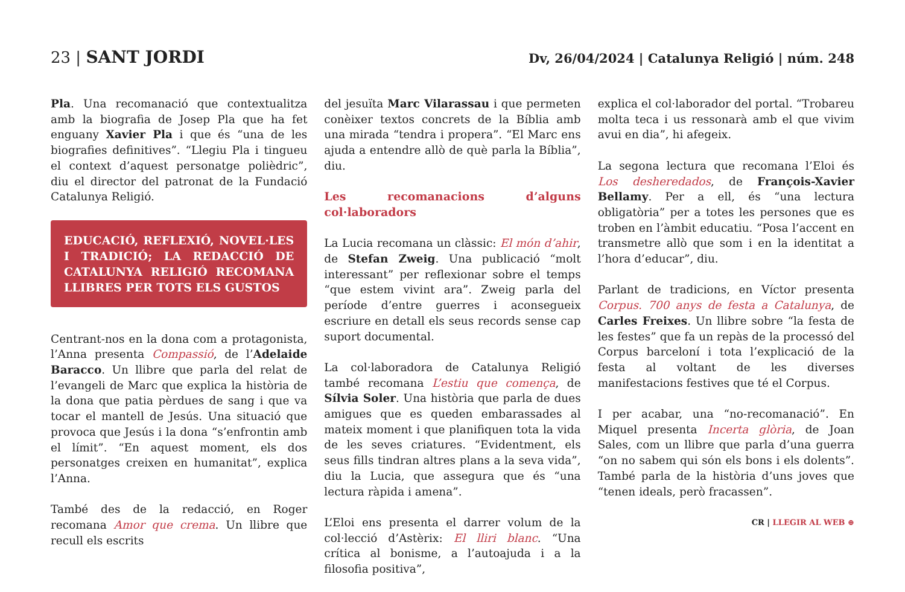23 | SANT JORDI
Dv, 26/04/2024 | Catalunya Religió | núm. 248
Pla. Una recomanació que contextualitza amb la biografia de Josep Pla que ha fet enguany Xavier Pla i que és “una de les biografies definitives”. “Llegiu Pla i tingueu el context d’aquest personatge polièdric”, diu el director del patronat de la Fundació Catalunya Religió.
EDUCACIÓ, REFLEXIÓ, NOVEL·LES I TRADICIÓ; LA REDACCIÓ DE CATALUNYA RELIGIÓ RECOMANA LLIBRES PER TOTS ELS GUSTOS
Centrant-nos en la dona com a protagonista, l’Anna presenta Compassió, de l’Adelaide Baracco. Un llibre que parla del relat de l’evangeli de Marc que explica la història de la dona que patia pèrdues de sang i que va tocar el mantell de Jesús. Una situació que provoca que Jesús i la dona “s’enfrontin amb el límit”. “En aquest moment, els dos personatges creixen en humanitat”, explica l’Anna.
També des de la redacció, en Roger recomana Amor que crema. Un llibre que recull els escrits
del jesuïta Marc Vilarassau i que permeten conèixer textos concrets de la Bíblia amb una mirada “tendra i propera”. “El Marc ens ajuda a entendre allò de què parla la Bíblia”, diu.
Les recomanacions d’alguns col·laboradors
La Lucia recomana un clàssic: El món d’ahir, de Stefan Zweig. Una publicació “molt interessant” per reflexionar sobre el temps “que estem vivint ara”. Zweig parla del període d’entre guerres i aconsegueix escriure en detall els seus records sense cap suport documental.
La col·laboradora de Catalunya Religió també recomana L’estiu que comença, de Sílvia Soler. Una història que parla de dues amigues que es queden embarassades al mateix moment i que planifiquen tota la vida de les seves criatures. “Evidentment, els seus fills tindran altres plans a la seva vida”, diu la Lucia, que assegura que és “una lectura ràpida i amena”.
L’Eloi ens presenta el darrer volum de la col·lecció d’Astèrix: El lliri blanc. “Una crítica al bonisme, a l’autoajuda i a la filosofia positiva”,
explica el col·laborador del portal. “Trobareu molta teca i us ressonarà amb el que vivim avui en dia”, hi afegeix.
La segona lectura que recomana l’Eloi és Los desheredados, de François-Xavier Bellamy. Per a ell, és “una lectura obligatòria” per a totes les persones que es troben en l’àmbit educatiu. “Posa l’accent en transmetre allò que som i en la identitat a l’hora d’educar”, diu.
Parlant de tradicions, en Víctor presenta Corpus. 700 anys de festa a Catalunya, de Carles Freixes. Un llibre sobre “la festa de les festes” que fa un repàs de la processó del Corpus barceloní i tota l’explicació de la festa al voltant de les diverses manifestacions festives que té el Corpus.
I per acabar, una “no-recomanació”. En Miquel presenta Incerta glòria, de Joan Sales, com un llibre que parla d’una guerra “on no sabem qui són els bons i els dolents”. També parla de la història d’uns joves que “tenen ideals, però fracassen”.
CR | LLEGIR AL WEB ⊕